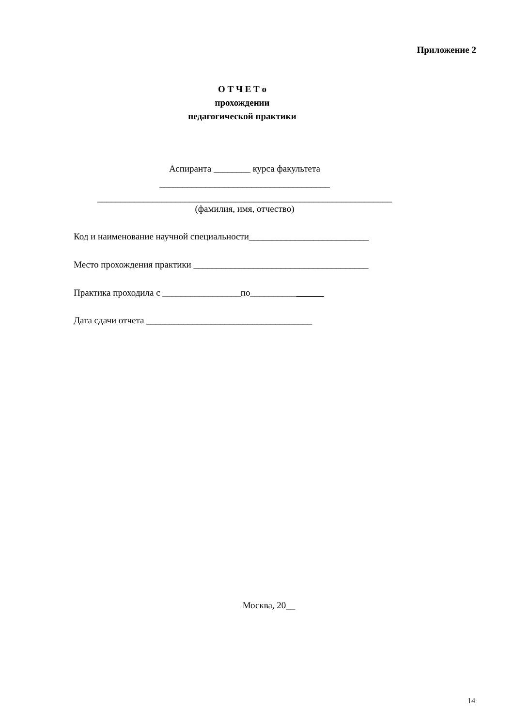Приложение 2
О Т Ч Е Т о
прохождении
педагогической практики
Аспиранта ________ курса факультета
_____________________________________
________________________________________________________________
(фамилия, имя, отчество)
Код и наименование научной специальности__________________________
Место прохождения практики ______________________________________
Практика проходила с _________________по________________
Дата сдачи отчета ____________________________________
Москва, 20__
14